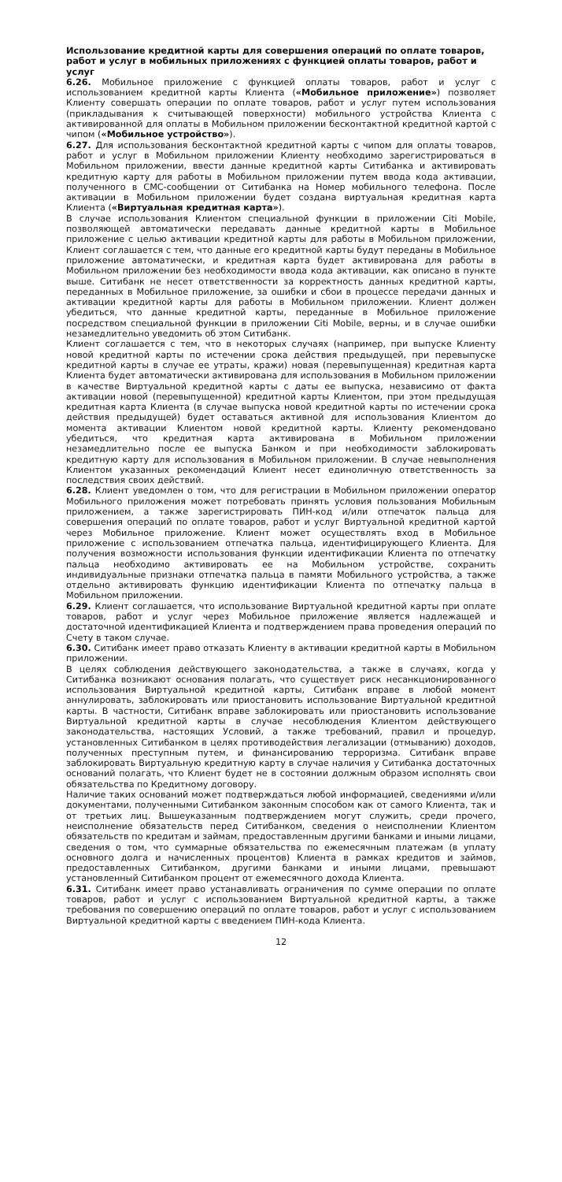Использование кредитной карты для совершения операций по оплате товаров, работ и услуг в мобильных приложениях с функцией оплаты товаров, работ и услуг
6.26. Мобильное приложение с функцией оплаты товаров, работ и услуг с использованием кредитной карты Клиента («Мобильное приложение») позволяет Клиенту совершать операции по оплате товаров, работ и услуг путем использования (прикладывания к считывающей поверхности) мобильного устройства Клиента с активированной для оплаты в Мобильном приложении бесконтактной кредитной картой с чипом («Мобильное устройство»).
6.27. Для использования бесконтактной кредитной карты с чипом для оплаты товаров, работ и услуг в Мобильном приложении Клиенту необходимо зарегистрироваться в Мобильном приложении, ввести данные кредитной карты Ситибанка и активировать кредитную карту для работы в Мобильном приложении путем ввода кода активации, полученного в СМС-сообщении от Ситибанка на Номер мобильного телефона. После активации в Мобильном приложении будет создана виртуальная кредитная карта Клиента («Виртуальная кредитная карта»).
В случае использования Клиентом специальной функции в приложении Citi Mobile, позволяющей автоматически передавать данные кредитной карты в Мобильное приложение с целью активации кредитной карты для работы в Мобильном приложении, Клиент соглашается с тем, что данные его кредитной карты будут переданы в Мобильное приложение автоматически, и кредитная карта будет активирована для работы в Мобильном приложении без необходимости ввода кода активации, как описано в пункте выше. Ситибанк не несет ответственности за корректность данных кредитной карты, переданных в Мобильное приложение, за ошибки и сбои в процессе передачи данных и активации кредитной карты для работы в Мобильном приложении. Клиент должен убедиться, что данные кредитной карты, переданные в Мобильное приложение посредством специальной функции в приложении Citi Mobile, верны, и в случае ошибки незамедлительно уведомить об этом Ситибанк.
Клиент соглашается с тем, что в некоторых случаях (например, при выпуске Клиенту новой кредитной карты по истечении срока действия предыдущей, при перевыпуске кредитной карты в случае ее утраты, кражи) новая (перевыпущенная) кредитная карта Клиента будет автоматически активирована для использования в Мобильном приложении в качестве Виртуальной кредитной карты с даты ее выпуска, независимо от факта активации новой (перевыпущенной) кредитной карты Клиентом, при этом предыдущая кредитная карта Клиента (в случае выпуска новой кредитной карты по истечении срока действия предыдущей) будет оставаться активной для использования Клиентом до момента активации Клиентом новой кредитной карты. Клиенту рекомендовано убедиться, что кредитная карта активирована в Мобильном приложении незамедлительно после ее выпуска Банком и при необходимости заблокировать кредитную карту для использования в Мобильном приложении. В случае невыполнения Клиентом указанных рекомендаций Клиент несет единоличную ответственность за последствия своих действий.
6.28. Клиент уведомлен о том, что для регистрации в Мобильном приложении оператор Мобильного приложения может потребовать принять условия пользования Мобильным приложением, а также зарегистрировать ПИН-код и/или отпечаток пальца для совершения операций по оплате товаров, работ и услуг Виртуальной кредитной картой через Мобильное приложение. Клиент может осуществлять вход в Мобильное приложение с использованием отпечатка пальца, идентифицирующего Клиента. Для получения возможности использования функции идентификации Клиента по отпечатку пальца необходимо активировать ее на Мобильном устройстве, сохранить индивидуальные признаки отпечатка пальца в памяти Мобильного устройства, а также отдельно активировать функцию идентификации Клиента по отпечатку пальца в Мобильном приложении.
6.29. Клиент соглашается, что использование Виртуальной кредитной карты при оплате товаров, работ и услуг через Мобильное приложение является надлежащей и достаточной идентификацией Клиента и подтверждением права проведения операций по Счету в таком случае.
6.30. Ситибанк имеет право отказать Клиенту в активации кредитной карты в Мобильном приложении.
В целях соблюдения действующего законодательства, а также в случаях, когда у Ситибанка возникают основания полагать, что существует риск несанкционированного использования Виртуальной кредитной карты, Ситибанк вправе в любой момент аннулировать, заблокировать или приостановить использование Виртуальной кредитной карты. В частности, Ситибанк вправе заблокировать или приостановить использование Виртуальной кредитной карты в случае несоблюдения Клиентом действующего законодательства, настоящих Условий, а также требований, правил и процедур, установленных Ситибанком в целях противодействия легализации (отмыванию) доходов, полученных преступным путем, и финансированию терроризма. Ситибанк вправе заблокировать Виртуальную кредитную карту в случае наличия у Ситибанка достаточных оснований полагать, что Клиент будет не в состоянии должным образом исполнять свои обязательства по Кредитному договору.
Наличие таких оснований может подтверждаться любой информацией, сведениями и/или документами, полученными Ситибанком законным способом как от самого Клиента, так и от третьих лиц. Вышеуказанным подтверждением могут служить, среди прочего, неисполнение обязательств перед Ситибанком, сведения о неисполнении Клиентом обязательств по кредитам и займам, предоставленным другими банками и иными лицами, сведения о том, что суммарные обязательства по ежемесячным платежам (в уплату основного долга и начисленных процентов) Клиента в рамках кредитов и займов, предоставленных Ситибанком, другими банками и иными лицами, превышают установленный Ситибанком процент от ежемесячного дохода Клиента.
6.31. Ситибанк имеет право устанавливать ограничения по сумме операции по оплате товаров, работ и услуг с использованием Виртуальной кредитной карты, а также требования по совершению операций по оплате товаров, работ и услуг с использованием Виртуальной кредитной карты с введением ПИН-кода Клиента.
12